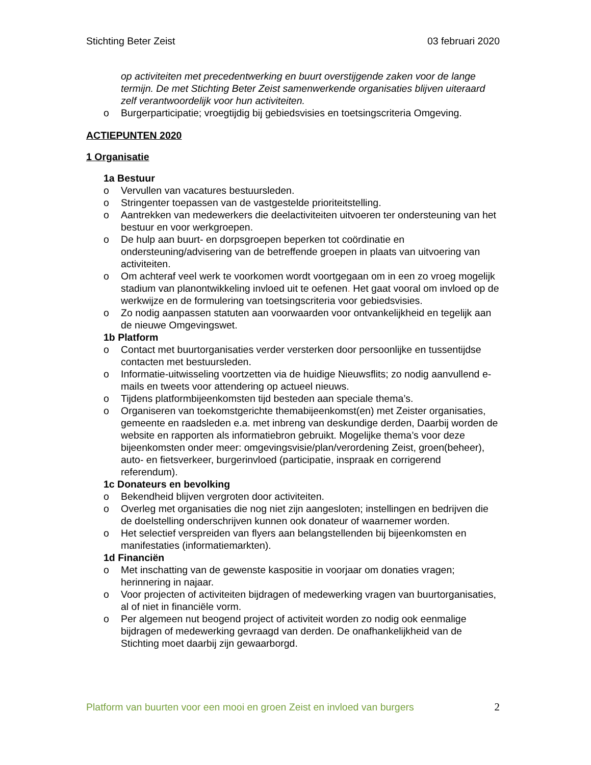Stichting Beter Zeist 03 februari 2020
op activiteiten met precedentwerking en buurt overstijgende zaken voor de lange termijn. De met Stichting Beter Zeist samenwerkende organisaties blijven uiteraard zelf verantwoordelijk voor hun activiteiten.
o Burgerparticipatie; vroegtijdig bij gebiedsvisies en toetsingscriteria Omgeving.
ACTIEPUNTEN 2020
1 Organisatie
1a Bestuur
o Vervullen van vacatures bestuursleden.
o Stringenter toepassen van de vastgestelde prioriteitstelling.
o Aantrekken van medewerkers die deelactiviteiten uitvoeren ter ondersteuning van het bestuur en voor werkgroepen.
o De hulp aan buurt- en dorpsgroepen beperken tot coördinatie en ondersteuning/advisering van de betreffende groepen in plaats van uitvoering van activiteiten.
o Om achteraf veel werk te voorkomen wordt voortgegaan om in een zo vroeg mogelijk stadium van planontwikkeling invloed uit te oefenen. Het gaat vooral om invloed op de werkwijze en de formulering van toetsingscriteria voor gebiedsvisies.
o Zo nodig aanpassen statuten aan voorwaarden voor ontvankelijkheid en tegelijk aan de nieuwe Omgevingswet.
1b Platform
o Contact met buurtorganisaties verder versterken door persoonlijke en tussentijdse contacten met bestuursleden.
o Informatie-uitwisseling voortzetten via de huidige Nieuwsflits; zo nodig aanvullend e-mails en tweets voor attendering op actueel nieuws.
o Tijdens platformbijeenkomsten tijd besteden aan speciale thema’s.
o Organiseren van toekomstgerichte themabijeenkomst(en) met Zeister organisaties, gemeente en raadsleden e.a. met inbreng van deskundige derden, Daarbij worden de website en rapporten als informatiebron gebruikt. Mogelijke thema’s voor deze bijeenkomsten onder meer: omgevingsvisie/plan/verordening Zeist, groen(beheer), auto- en fietsverkeer, burgerinvloed (participatie, inspraak en corrigerend referendum).
1c Donateurs en bevolking
o Bekendheid blijven vergroten door activiteiten.
o Overleg met organisaties die nog niet zijn aangesloten; instellingen en bedrijven die de doelstelling onderschrijven kunnen ook donateur of waarnemer worden.
o Het selectief verspreiden van flyers aan belangstellenden bij bijeenkomsten en manifestaties (informatiemarkten).
1d Financiën
o Met inschatting van de gewenste kaspositie in voorjaar om donaties vragen; herinnering in najaar.
o Voor projecten of activiteiten bijdragen of medewerking vragen van buurtorganisaties, al of niet in financiële vorm.
o Per algemeen nut beogend project of activiteit worden zo nodig ook eenmalige bijdragen of medewerking gevraagd van derden. De onafhankelijkheid van de Stichting moet daarbij zijn gewaarborgd.
Platform van buurten voor een mooi en groen Zeist en invloed van burgers 2